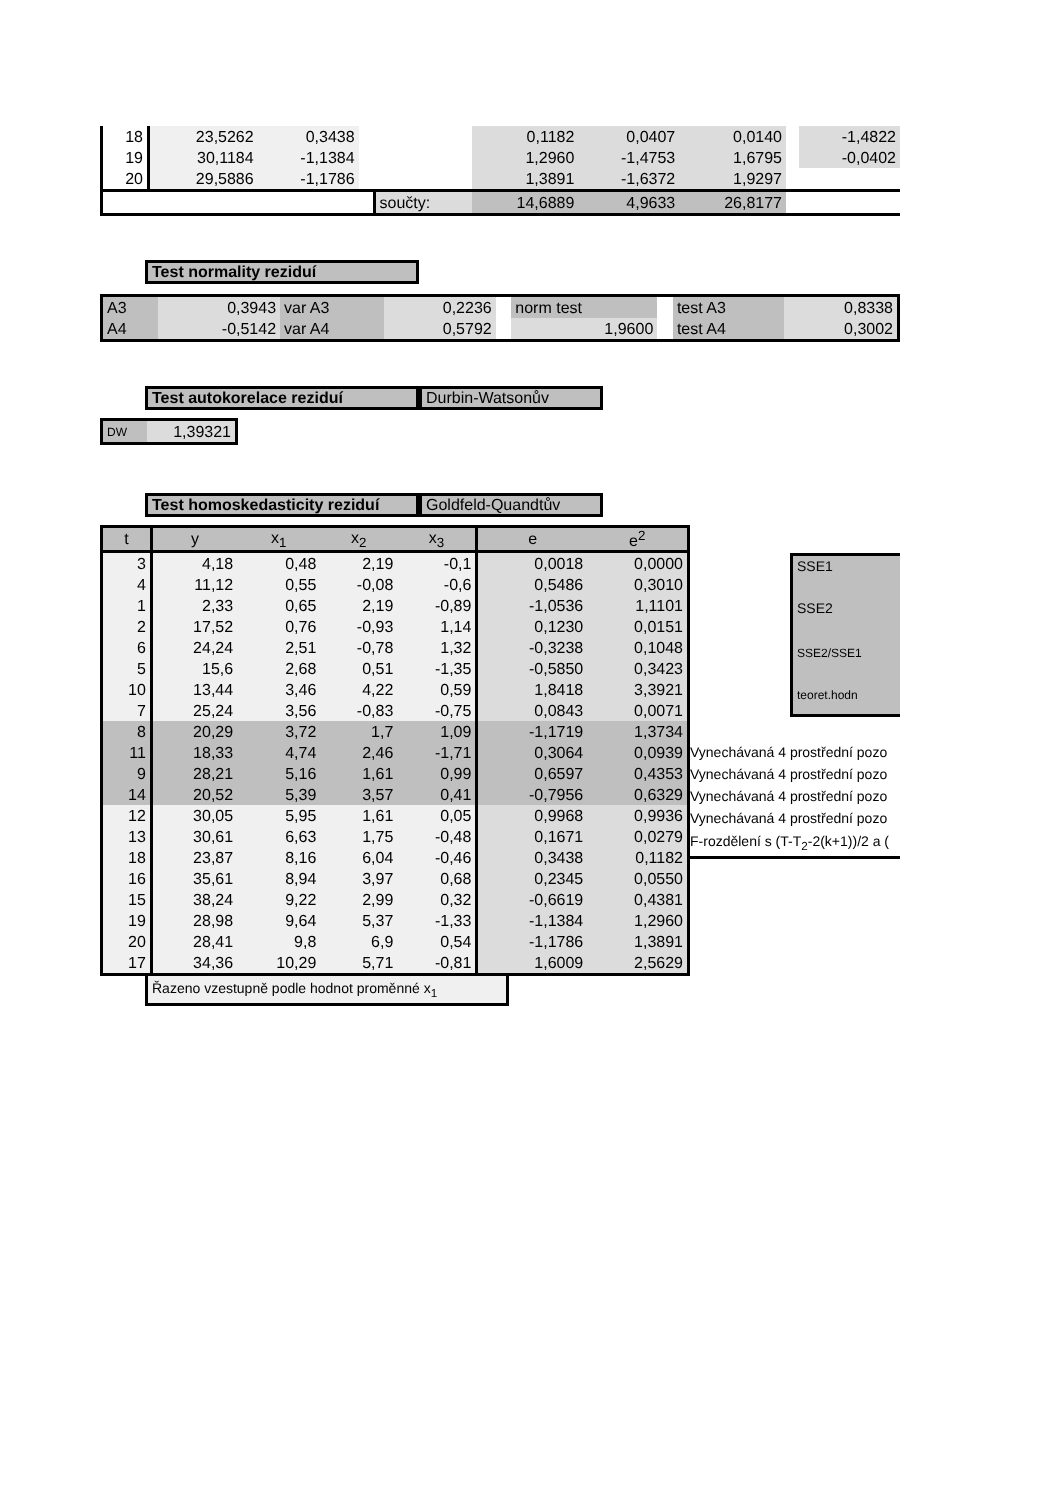| 18 | 23,5262 | 0,3438 | | | 0,1182 | 0,0407 | 0,0140 | | -1,4822 |
| 19 | 30,1184 | -1,1384 | | | 1,2960 | -1,4753 | 1,6795 | | -0,0402 |
| 20 | 29,5886 | -1,1786 | | | 1,3891 | -1,6372 | 1,9297 | | |
| | | | | součty: | 14,6889 | 4,9633 | 26,8177 | | |
Test normality reziduí
| A3 | 0,3943 | var A3 | 0,2236 | | norm test | | test A3 | 0,8338 |
| A4 | -0,5142 | var A4 | 0,5792 | | 1,9600 | | test A4 | 0,3002 |
Test autokorelace reziduí Durbin-Watsonův
| DW | 1,39321 |
Test homoskedasticity reziduí Goldfeld-Quandtův
| t | y | x<sub>1</sub> | x<sub>2</sub> | x<sub>3</sub> | e | e<sup>2</sup> |
| --- | --- | --- | --- | --- | --- | --- |
| 3 | 4,18 | 0,48 | 2,19 | -0,1 | 0,0018 | 0,0000 |
| 4 | 11,12 | 0,55 | -0,08 | -0,6 | 0,5486 | 0,3010 |
| 1 | 2,33 | 0,65 | 2,19 | -0,89 | -1,0536 | 1,1101 |
| 2 | 17,52 | 0,76 | -0,93 | 1,14 | 0,1230 | 0,0151 |
| 6 | 24,24 | 2,51 | -0,78 | 1,32 | -0,3238 | 0,1048 |
| 5 | 15,6 | 2,68 | 0,51 | -1,35 | -0,5850 | 0,3423 |
| 10 | 13,44 | 3,46 | 4,22 | 0,59 | 1,8418 | 3,3921 |
| 7 | 25,24 | 3,56 | -0,83 | -0,75 | 0,0843 | 0,0071 |
| 8 | 20,29 | 3,72 | 1,7 | 1,09 | -1,1719 | 1,3734 |
| 11 | 18,33 | 4,74 | 2,46 | -1,71 | 0,3064 | 0,0939 |
| 9 | 28,21 | 5,16 | 1,61 | 0,99 | 0,6597 | 0,4353 |
| 14 | 20,52 | 5,39 | 3,57 | 0,41 | -0,7956 | 0,6329 |
| 12 | 30,05 | 5,95 | 1,61 | 0,05 | 0,9968 | 0,9936 |
| 13 | 30,61 | 6,63 | 1,75 | -0,48 | 0,1671 | 0,0279 |
| 18 | 23,87 | 8,16 | 6,04 | -0,46 | 0,3438 | 0,1182 |
| 16 | 35,61 | 8,94 | 3,97 | 0,68 | 0,2345 | 0,0550 |
| 15 | 38,24 | 9,22 | 2,99 | 0,32 | -0,6619 | 0,4381 |
| 19 | 28,98 | 9,64 | 5,37 | -1,33 | -1,1384 | 1,2960 |
| 20 | 28,41 | 9,8 | 6,9 | 0,54 | -1,1786 | 1,3891 |
| 17 | 34,36 | 10,29 | 5,71 | -0,81 | 1,6009 | 2,5629 |
SSE1
SSE2
SSE2/SSE1
teoret.hodn
Vynechávaná 4 prostřední pozo
Vynechávaná 4 prostřední pozo
Vynechávaná 4 prostřední pozo
Vynechávaná 4 prostřední pozo
F-rozdělení s (T-T<sub>2</sub>-2(k+1))/2 a (
Řazeno vzestupně podle hodnot proměnné x<sub>1</sub>